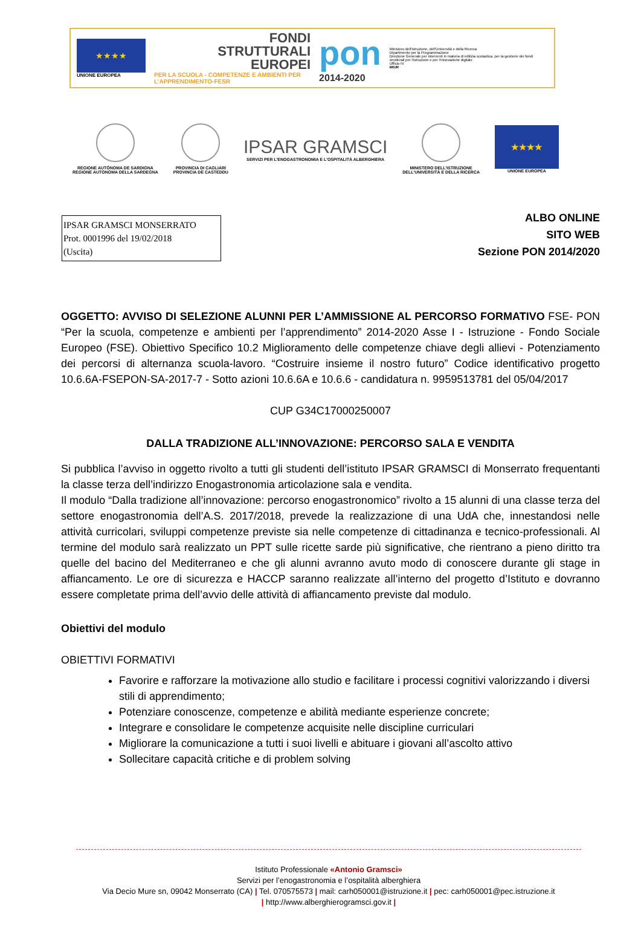★★★★
UNIONE EUROPEA
FONDI
STRUTTURALI
EUROPEI
PER LA SCUOLA - COMPETENZE E AMBIENTI PER L'APPRENDIMENTO-FESR
pon
2014-2020
Ministero dell'Istruzione, dell'Università e della Ricerca
Dipartimento per la Programmazione
Direzione Generale per interventi in materia di edilizia scolastica, per la gestione dei fondi strutturali per l'istruzione e per l'innovazione digitale
Ufficio IV
MIUR
REGIONE AUTÒNOMA DE SARDIGNA
REGIONE AUTONOMA DELLA SARDEGNA
PROVINCIA DI CAGLIARI
PROVINCIA DE CASTEDDU
IPSAR GRAMSCI
SERVIZI PER L'ENOGASTRONOMIA E L'OSPITALITÀ ALBERGHIERA
MINISTERO DELL'ISTRUZIONE
DELL'UNIVERSITÀ E DELLA RICERCA
★★★★
UNIONE EUROPEA
IPSAR GRAMSCI MONSERRATO
Prot. 0001996 del 19/02/2018
(Uscita)
ALBO ONLINE
SITO WEB
Sezione PON 2014/2020
OGGETTO: AVVISO DI SELEZIONE ALUNNI PER L’AMMISSIONE AL PERCORSO FORMATIVO FSE- PON “Per la scuola, competenze e ambienti per l’apprendimento” 2014-2020 Asse I - Istruzione - Fondo Sociale Europeo (FSE). Obiettivo Specifico 10.2 Miglioramento delle competenze chiave degli allievi - Potenziamento dei percorsi di alternanza scuola-lavoro. “Costruire insieme il nostro futuro” Codice identificativo progetto 10.6.6A-FSEPON-SA-2017-7 - Sotto azioni 10.6.6A e 10.6.6 - candidatura n. 9959513781 del 05/04/2017
CUP G34C17000250007
DALLA TRADIZIONE ALL’INNOVAZIONE: PERCORSO SALA E VENDITA
Si pubblica l’avviso in oggetto rivolto a tutti gli studenti dell’istituto IPSAR GRAMSCI di Monserrato frequentanti la classe terza dell’indirizzo Enogastronomia articolazione sala e vendita.
Il modulo “Dalla tradizione all’innovazione: percorso enogastronomico” rivolto a 15 alunni di una classe terza del settore enogastronomia dell’A.S. 2017/2018, prevede la realizzazione di una UdA che, innestandosi nelle attività curricolari, sviluppi competenze previste sia nelle competenze di cittadinanza e tecnico-professionali. Al termine del modulo sarà realizzato un PPT sulle ricette sarde più significative, che rientrano a pieno diritto tra quelle del bacino del Mediterraneo e che gli alunni avranno avuto modo di conoscere durante gli stage in affiancamento. Le ore di sicurezza e HACCP saranno realizzate all’interno del progetto d’Istituto e dovranno essere completate prima dell’avvio delle attività di affiancamento previste dal modulo.
Obiettivi del modulo
OBIETTIVI FORMATIVI
Favorire e rafforzare la motivazione allo studio e facilitare i processi cognitivi valorizzando i diversi stili di apprendimento;
Potenziare conoscenze, competenze e abilità mediante esperienze concrete;
Integrare e consolidare le competenze acquisite nelle discipline curriculari
Migliorare la comunicazione a tutti i suoi livelli e abituare i giovani all’ascolto attivo
Sollecitare capacità critiche e di problem solving
Istituto Professionale «Antonio Gramsci»
Servizi per l’enogastronomia e l’ospitalità alberghiera
Via Decio Mure sn, 09042 Monserrato (CA) | Tel. 070575573 | mail: carh050001@istruzione.it | pec: carh050001@pec.istruzione.it
| http://www.alberghierogramsci.gov.it |